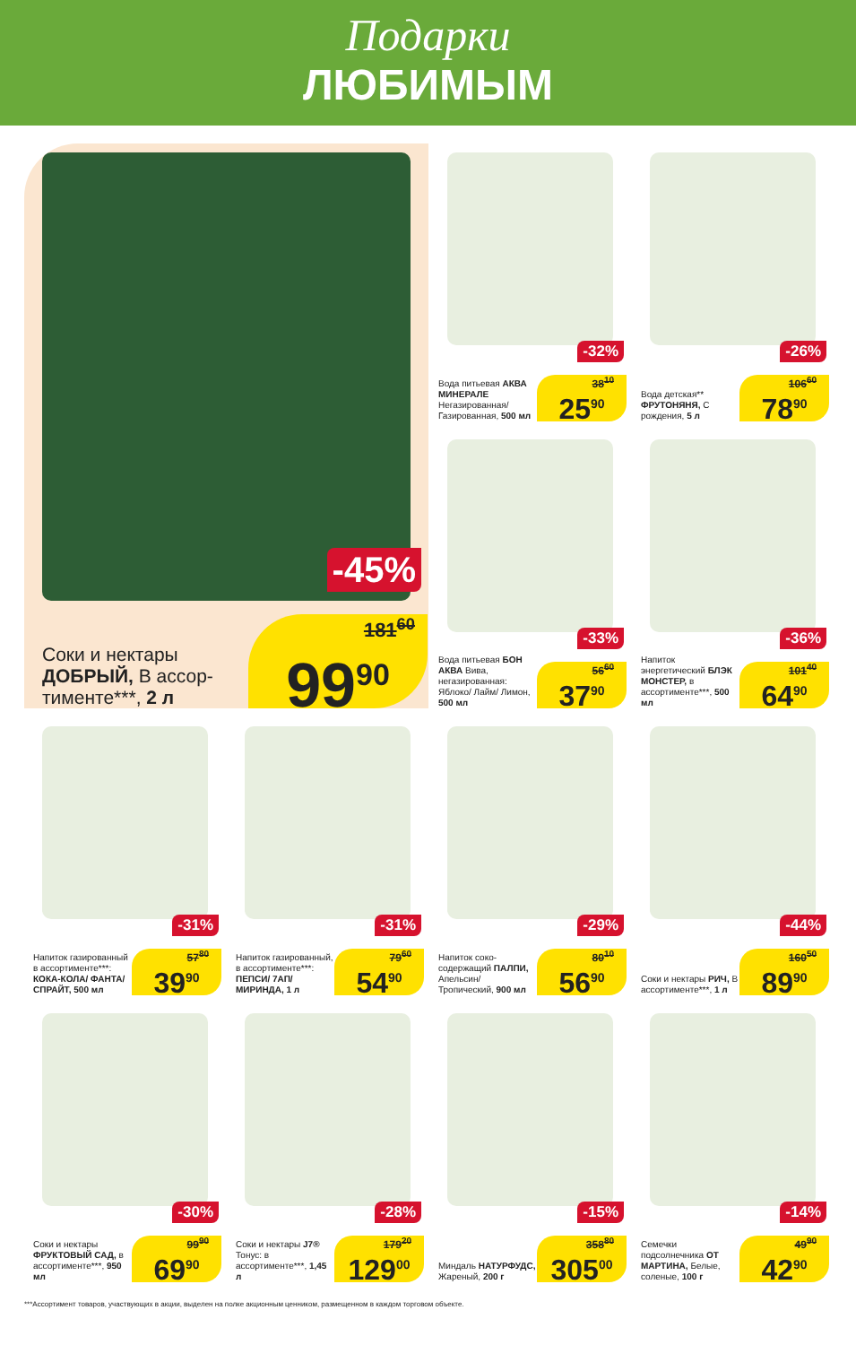Подарки
ЛЮБИМЫМ
-45%
Соки и нектары ДОБРЫЙ, В ассор­тименте***, 2 л
181<sup>60</sup>
99<sup>90</sup>
-32%
Вода питьевая АКВА МИНЕРАЛЕ Негазированная/ Газированная, 500 мл
38<sup>10</sup>
25<sup>90</sup>
-26%
Вода детская** ФРУТОНЯНЯ, С рождения, 5 л
106<sup>60</sup>
78<sup>90</sup>
-33%
Вода питьевая БОН АКВА Вива, негазированная: Яблоко/ Лайм/ Лимон, 500 мл
56<sup>60</sup>
37<sup>90</sup>
-36%
Напиток энергетический БЛЭК МОНСТЕР, в ассортименте***, 500 мл
101<sup>40</sup>
64<sup>90</sup>
-31%
Напиток газированный в ассортименте***: КОКА-КОЛА/ ФАНТА/ СПРАЙТ, 500 мл
57<sup>80</sup>
39<sup>90</sup>
-31%
Напиток газированный, в ассортименте***: ПЕПСИ/ 7АП/ МИРИНДА, 1 л
79<sup>60</sup>
54<sup>90</sup>
-29%
Напиток соко­содержащий ПАЛПИ, Апельсин/ Тропический, 900 мл
80<sup>10</sup>
56<sup>90</sup>
-44%
Соки и нектары РИЧ, В ассортименте***, 1 л
160<sup>50</sup>
89<sup>90</sup>
-30%
Соки и нектары ФРУКТОВЫЙ САД, в ассортименте***, 950 мл
99<sup>90</sup>
69<sup>90</sup>
-28%
Соки и нектары J7® Тонус: в ассортименте***, 1,45 л
179<sup>20</sup>
129<sup>00</sup>
-15%
Миндаль НАТУРФУДС, Жареный, 200 г
358<sup>80</sup>
305<sup>00</sup>
-14%
Семечки подсолнечника ОТ МАРТИНА, Белые, соленые, 100 г
49<sup>90</sup>
42<sup>90</sup>
***Ассортимент товаров, участвующих в акции, выделен на полке акционным ценником, размещенном в каждом торговом объекте.